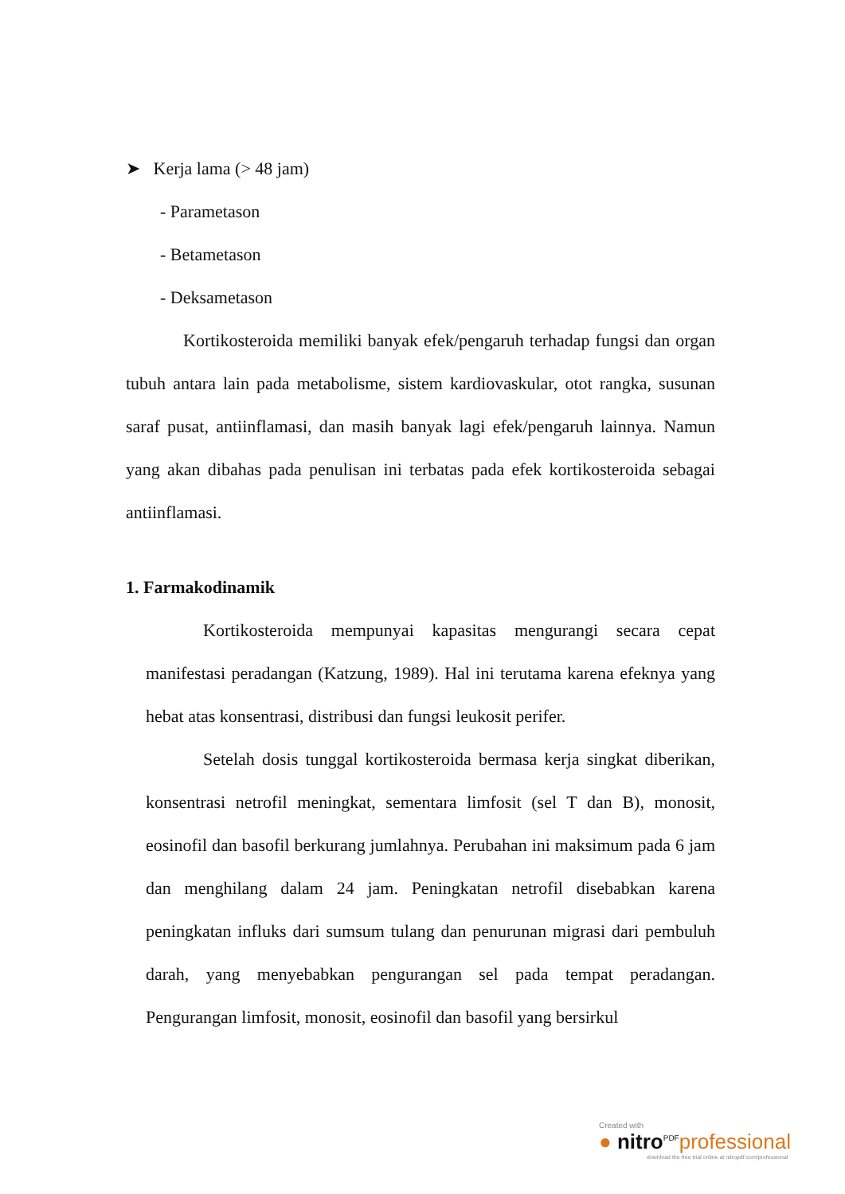➤ Kerja lama (> 48 jam)
- Parametason
- Betametason
- Deksametason
Kortikosteroida memiliki banyak efek/pengaruh terhadap fungsi dan organ tubuh antara lain pada metabolisme, sistem kardiovaskular, otot rangka, susunan saraf pusat, antiinflamasi, dan masih banyak lagi efek/pengaruh lainnya. Namun yang akan dibahas pada penulisan ini terbatas pada efek kortikosteroida sebagai antiinflamasi.
1. Farmakodinamik
Kortikosteroida mempunyai kapasitas mengurangi secara cepat manifestasi peradangan (Katzung, 1989). Hal ini terutama karena efeknya yang hebat atas konsentrasi, distribusi dan fungsi leukosit perifer.
Setelah dosis tunggal kortikosteroida bermasa kerja singkat diberikan, konsentrasi netrofil meningkat, sementara limfosit (sel T dan B), monosit, eosinofil dan basofil berkurang jumlahnya. Perubahan ini maksimum pada 6 jam dan menghilang dalam 24 jam. Peningkatan netrofil disebabkan karena peningkatan influks dari sumsum tulang dan penurunan migrasi dari pembuluh darah, yang menyebabkan pengurangan sel pada tempat peradangan. Pengurangan limfosit, monosit, eosinofil dan basofil yang bersirkul
Created with
● nitro<sup>PDF</sup>professional
download the free trial online at nitropdf.com/professional